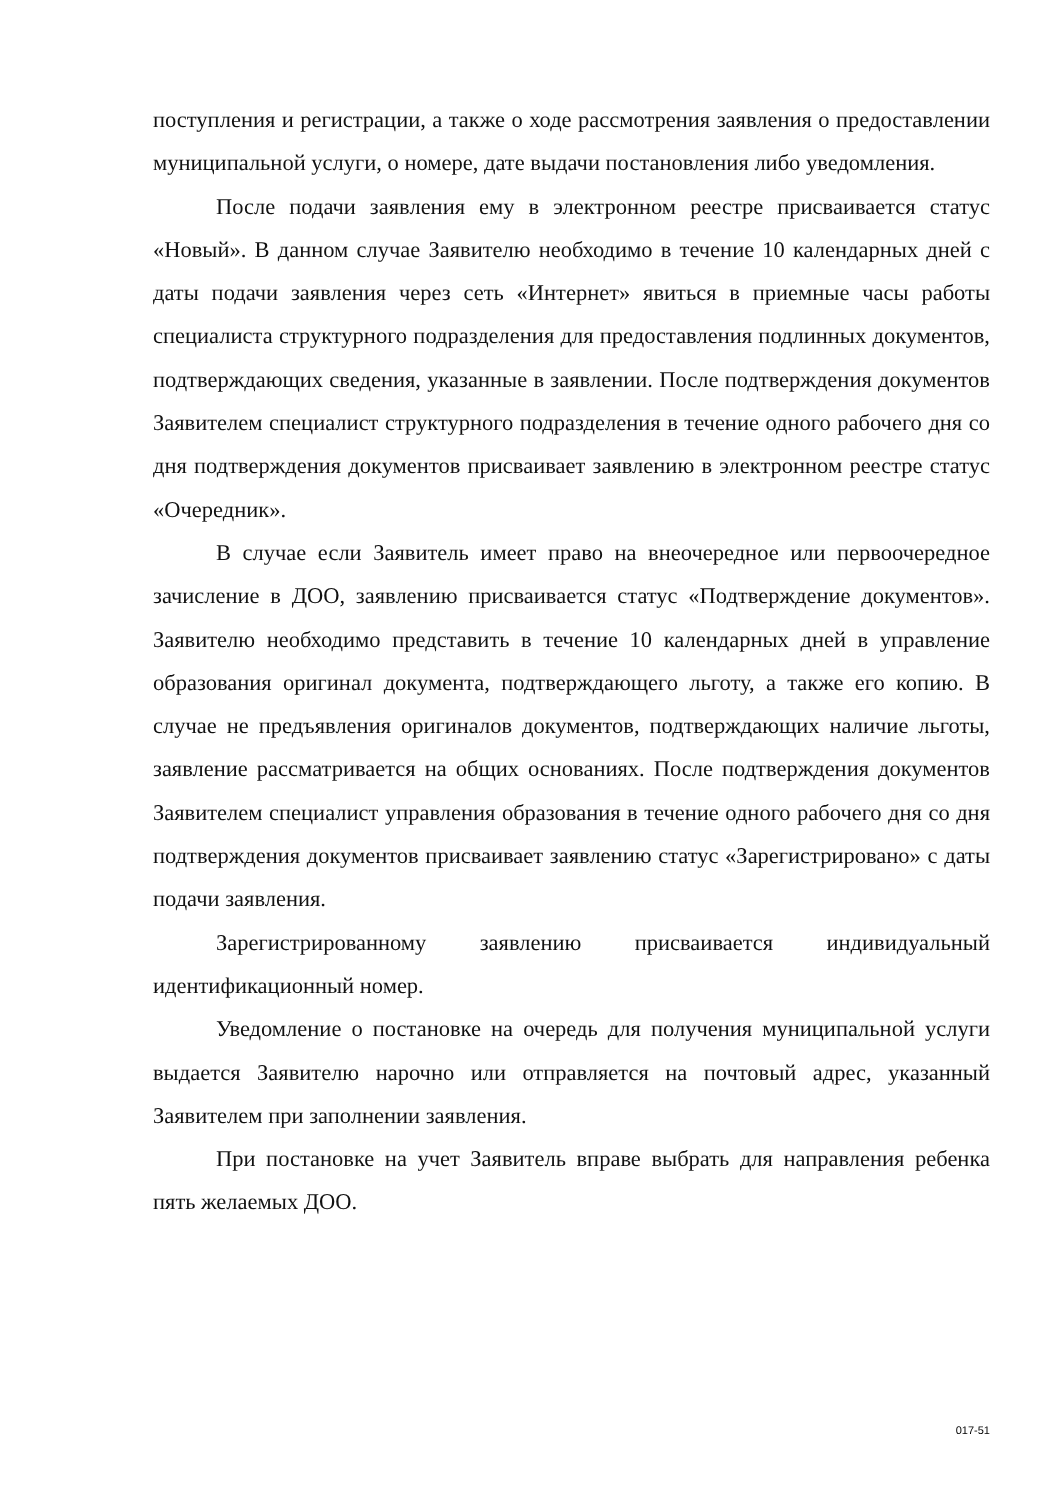поступления и регистрации, а также о ходе рассмотрения заявления о предоставлении муниципальной услуги, о номере, дате выдачи постановления либо уведомления.
После подачи заявления ему в электронном реестре присваивается статус «Новый». В данном случае Заявителю необходимо в течение 10 календарных дней с даты подачи заявления через сеть «Интернет» явиться в приемные часы работы специалиста структурного подразделения для предоставления подлинных документов, подтверждающих сведения, указанные в заявлении. После подтверждения документов Заявителем специалист структурного подразделения в течение одного рабочего дня со дня подтверждения документов присваивает заявлению в электронном реестре статус «Очередник».
В случае если Заявитель имеет право на внеочередное или первоочередное зачисление в ДОО, заявлению присваивается статус «Подтверждение документов». Заявителю необходимо представить в течение 10 календарных дней в управление образования оригинал документа, подтверждающего льготу, а также его копию. В случае не предъявления оригиналов документов, подтверждающих наличие льготы, заявление рассматривается на общих основаниях. После подтверждения документов Заявителем специалист управления образования в течение одного рабочего дня со дня подтверждения документов присваивает заявлению статус «Зарегистрировано» с даты подачи заявления.
Зарегистрированному заявлению присваивается индивидуальный идентификационный номер.
Уведомление о постановке на очередь для получения муниципальной услуги выдается Заявителю нарочно или отправляется на почтовый адрес, указанный Заявителем при заполнении заявления.
При постановке на учет Заявитель вправе выбрать для направления ребенка пять желаемых ДОО.
017-51